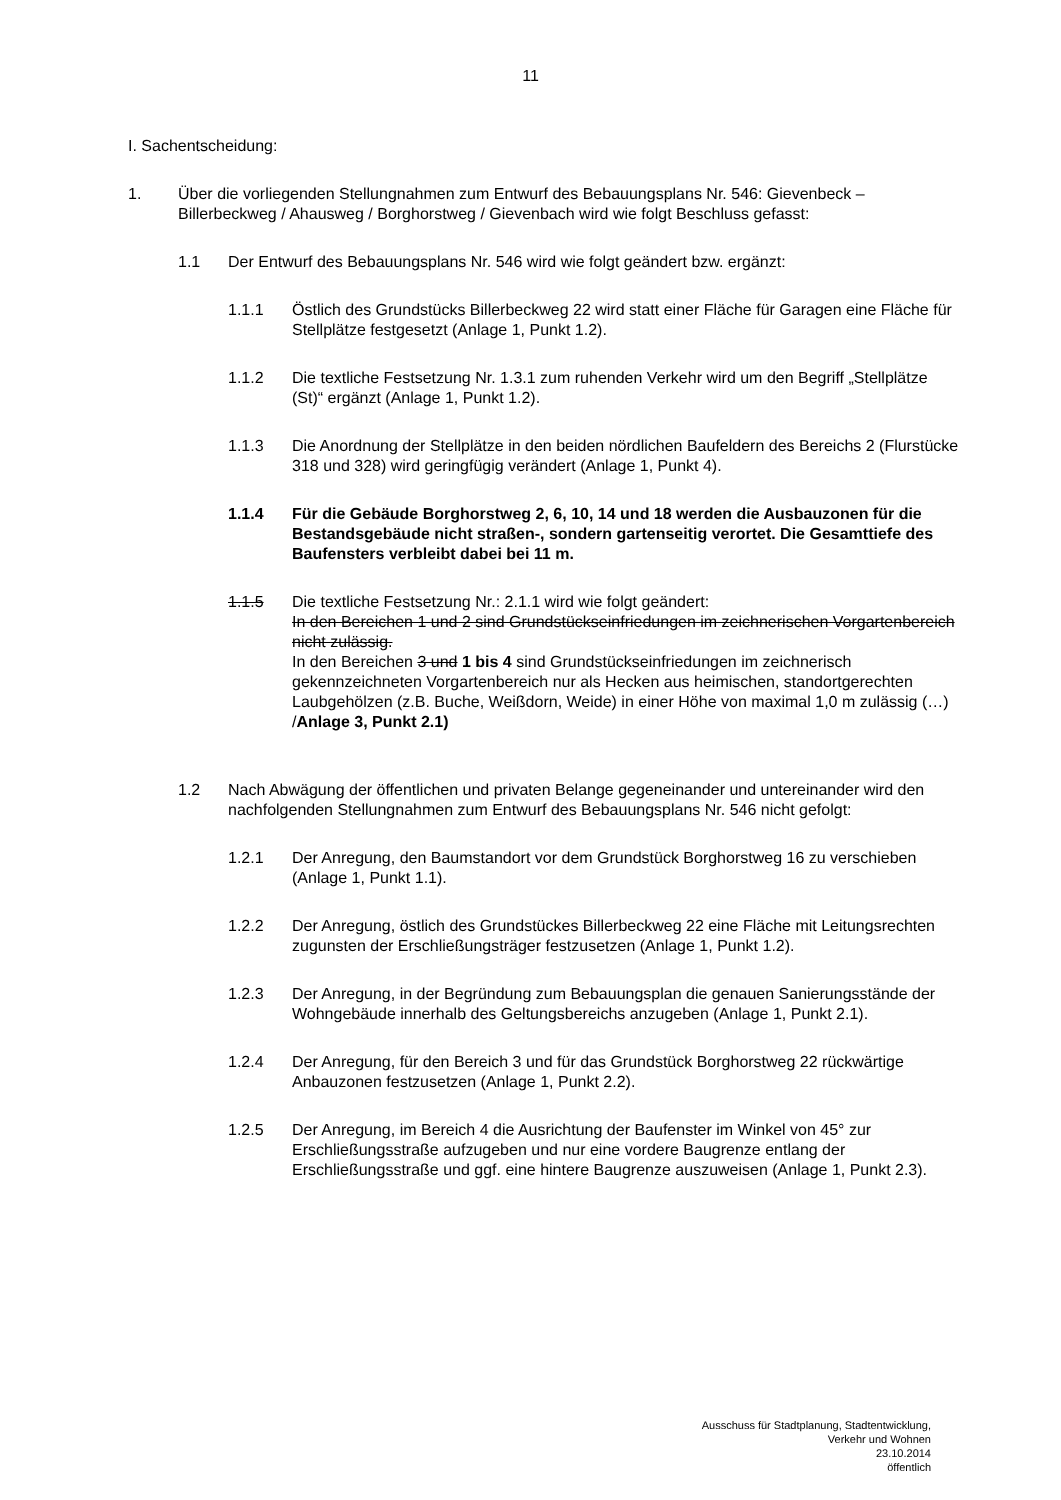11
I. Sachentscheidung:
1. Über die vorliegenden Stellungnahmen zum Entwurf des Bebauungsplans Nr. 546: Gievenbeck – Billerbeckweg / Ahausweg / Borghorstweg / Gievenbach wird wie folgt Beschluss gefasst:
1.1 Der Entwurf des Bebauungsplans Nr. 546 wird wie folgt geändert bzw. ergänzt:
1.1.1 Östlich des Grundstücks Billerbeckweg 22 wird statt einer Fläche für Garagen eine Fläche für Stellplätze festgesetzt (Anlage 1, Punkt 1.2).
1.1.2 Die textliche Festsetzung Nr. 1.3.1 zum ruhenden Verkehr wird um den Begriff „Stellplätze (St)“ ergänzt (Anlage 1, Punkt 1.2).
1.1.3 Die Anordnung der Stellplätze in den beiden nördlichen Baufeldern des Bereichs 2 (Flurstücke 318 und 328) wird geringfügig verändert (Anlage 1, Punkt 4).
1.1.4 Für die Gebäude Borghorstweg 2, 6, 10, 14 und 18 werden die Ausbauzonen für die Bestandsgebäude nicht straßen-, sondern gartenseitig verortet. Die Gesamttiefe des Baufensters verbleibt dabei bei 11 m.
1.1.5 Die textliche Festsetzung Nr.: 2.1.1 wird wie folgt geändert:
In den Bereichen 1 und 2 sind Grundstückseinfriedungen im zeichnerischen Vorgartenbereich nicht zulässig.
In den Bereichen 3 und 1 bis 4 sind Grundstückseinfriedungen im zeichnerisch gekennzeichneten Vorgartenbereich nur als Hecken aus heimischen, standortgerechten Laubgehölzen (z.B. Buche, Weißdorn, Weide) in einer Höhe von maximal 1,0 m zulässig (…) /Anlage 3, Punkt 2.1)
1.2 Nach Abwägung der öffentlichen und privaten Belange gegeneinander und untereinander wird den nachfolgenden Stellungnahmen zum Entwurf des Bebauungsplans Nr. 546 nicht gefolgt:
1.2.1 Der Anregung, den Baumstandort vor dem Grundstück Borghorstweg 16 zu verschieben (Anlage 1, Punkt 1.1).
1.2.2 Der Anregung, östlich des Grundstückes Billerbeckweg 22 eine Fläche mit Leitungsrechten zugunsten der Erschließungsträger festzusetzen (Anlage 1, Punkt 1.2).
1.2.3 Der Anregung, in der Begründung zum Bebauungsplan die genauen Sanierungsstände der Wohngebäude innerhalb des Geltungsbereichs anzugeben (Anlage 1, Punkt 2.1).
1.2.4 Der Anregung, für den Bereich 3 und für das Grundstück Borghorstweg 22 rückwärtige Anbauzonen festzusetzen (Anlage 1, Punkt 2.2).
1.2.5 Der Anregung, im Bereich 4 die Ausrichtung der Baufenster im Winkel von 45° zur Erschließungsstraße aufzugeben und nur eine vordere Baugrenze entlang der Erschließungsstraße und ggf. eine hintere Baugrenze auszuweisen (Anlage 1, Punkt 2.3).
Ausschuss für Stadtplanung, Stadtentwicklung,
Verkehr und Wohnen
23.10.2014
öffentlich